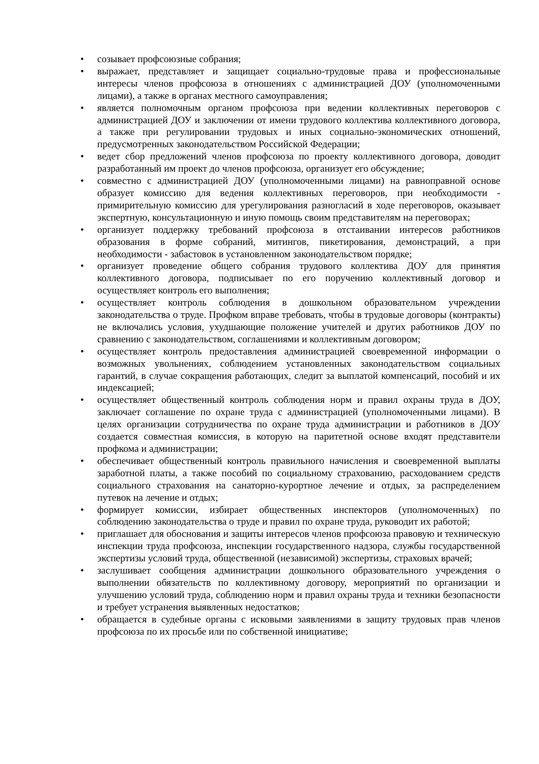• созывает профсоюзные собрания;
• выражает, представляет и защищает социально-трудовые права и профессиональные интересы членов профсоюза в отношениях с администрацией ДОУ (уполномоченными лицами), а также в органах местного самоуправления;
• является полномочным органом профсоюза при ведении коллективных переговоров с администрацией ДОУ и заключении от имени трудового коллектива коллективного договора, а также при регулировании трудовых и иных социально-экономических отношений, предусмотренных законодательством Российской Федерации;
• ведет сбор предложений членов профсоюза по проекту коллективного договора, доводит разработанный им проект до членов профсоюза, организует его обсуждение;
• совместно с администрацией ДОУ (уполномоченными лицами) на равноправной основе образует комиссию для ведения коллективных переговоров, при необходимости - примирительную комиссию для урегулирования разногласий в ходе переговоров, оказывает экспертную, консультационную и иную помощь своим представителям на переговорах;
• организует поддержку требований профсоюза в отстаивании интересов работников образования в форме собраний, митингов, пикетирования, демонстраций, а при необходимости - забастовок в установленном законодательством порядке;
• организует проведение общего собрания трудового коллектива ДОУ для принятия коллективного договора, подписывает по его поручению коллективный договор и осуществляет контроль его выполнения;
• осуществляет контроль соблюдения в дошкольном образовательном учреждении законодательства о труде. Профком вправе требовать, чтобы в трудовые договоры (контракты) не включались условия, ухудшающие положение учителей и других работников ДОУ по сравнению с законодательством, соглашениями и коллективным договором;
• осуществляет контроль предоставления администрацией своевременной информации о возможных увольнениях, соблюдением установленных законодательством социальных гарантий, в случае сокращения работающих, следит за выплатой компенсаций, пособий и их индексацией;
• осуществляет общественный контроль соблюдения норм и правил охраны труда в ДОУ, заключает соглашение по охране труда с администрацией (уполномоченными лицами). В целях организации сотрудничества по охране труда администрации и работников в ДОУ создается совместная комиссия, в которую на паритетной основе входят представители профкома и администрации;
• обеспечивает общественный контроль правильного начисления и своевременной выплаты заработной платы, а также пособий по социальному страхованию, расходованием средств социального страхования на санаторно-курортное лечение и отдых, за распределением путевок на лечение и отдых;
• формирует комиссии, избирает общественных инспекторов (уполномоченных) по соблюдению законодательства о труде и правил по охране труда, руководит их работой;
• приглашает для обоснования и защиты интересов членов профсоюза правовую и техническую инспекции труда профсоюза, инспекции государственного надзора, службы государственной экспертизы условий труда, общественной (независимой) экспертизы, страховых врачей;
• заслушивает сообщения администрации дошкольного образовательного учреждения о выполнении обязательств по коллективному договору, мероприятий по организации и улучшению условий труда, соблюдению норм и правил охраны труда и техники безопасности и требует устранения выявленных недостатков;
• обращается в судебные органы с исковыми заявлениями в защиту трудовых прав членов профсоюза по их просьбе или по собственной инициативе;